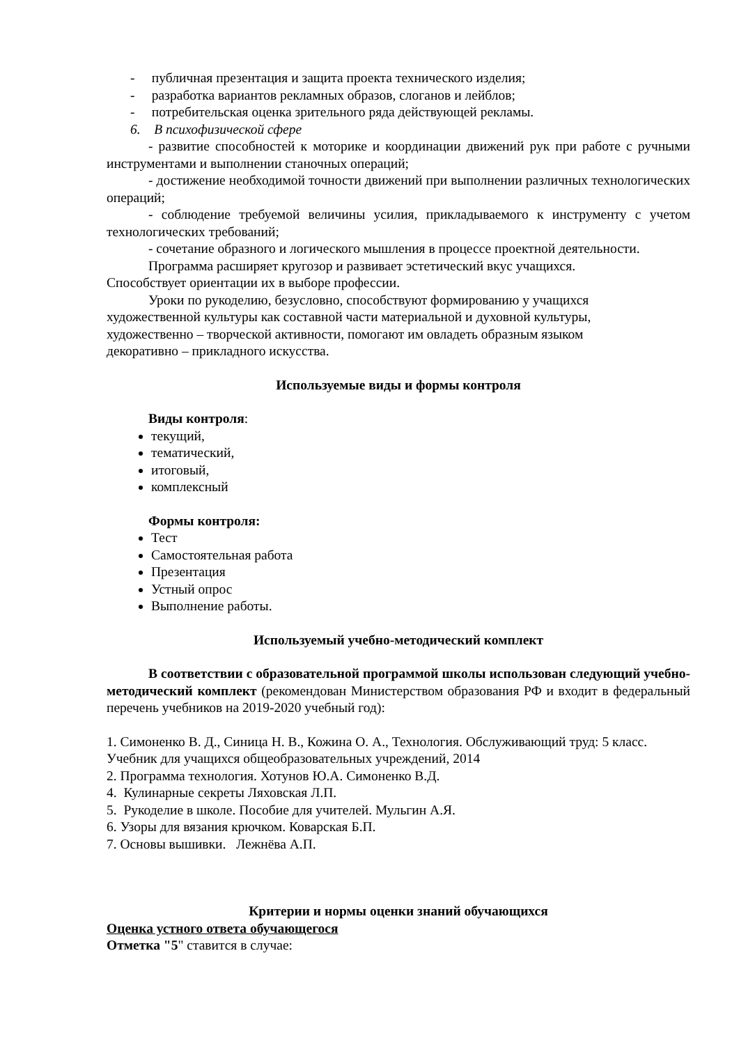- публичная презентация и защита проекта технического изделия;
- разработка вариантов рекламных образов, слоганов и лейблов;
- потребительская оценка зрительного ряда действующей рекламы.
6. В психофизической сфере
- развитие способностей к моторике и координации движений рук при работе с ручными инструментами и выполнении станочных операций;
- достижение необходимой точности движений при выполнении различных технологических операций;
- соблюдение требуемой величины усилия, прикладываемого к инструменту с учетом технологических требований;
- сочетание образного и логического мышления в процессе проектной деятельности.
Программа расширяет кругозор и развивает эстетический вкус учащихся.
Способствует ориентации их в выборе профессии.
Уроки по рукоделию, безусловно, способствуют формированию у учащихся
художественной культуры как составной части материальной и духовной культуры,
художественно – творческой активности, помогают им овладеть образным языком
декоративно – прикладного искусства.
Используемые виды и формы контроля
Виды контроля:
текущий,
тематический,
итоговый,
комплексный
Формы контроля:
Тест
Самостоятельная работа
Презентация
Устный опрос
Выполнение работы.
Используемый учебно-методический комплект
В соответствии с образовательной программой школы использован следующий учебно-методический комплект (рекомендован Министерством образования РФ и входит в федеральный перечень учебников на 2019-2020 учебный год):
1. Симоненко В. Д., Синица Н. В., Кожина О. А., Технология. Обслуживающий труд: 5 класс. Учебник для учащихся общеобразовательных учреждений, 2014
2. Программа технология. Хотунов Ю.А. Симоненко В.Д.
4. Кулинарные секреты Ляховская Л.П.
5. Рукоделие в школе. Пособие для учителей. Мульгин А.Я.
6. Узоры для вязания крючком. Коварская Б.П.
7. Основы вышивки. Лежнёва А.П.
Критерии и нормы оценки знаний обучающихся
Оценка устного ответа обучающегося
Отметка "5" ставится в случае: